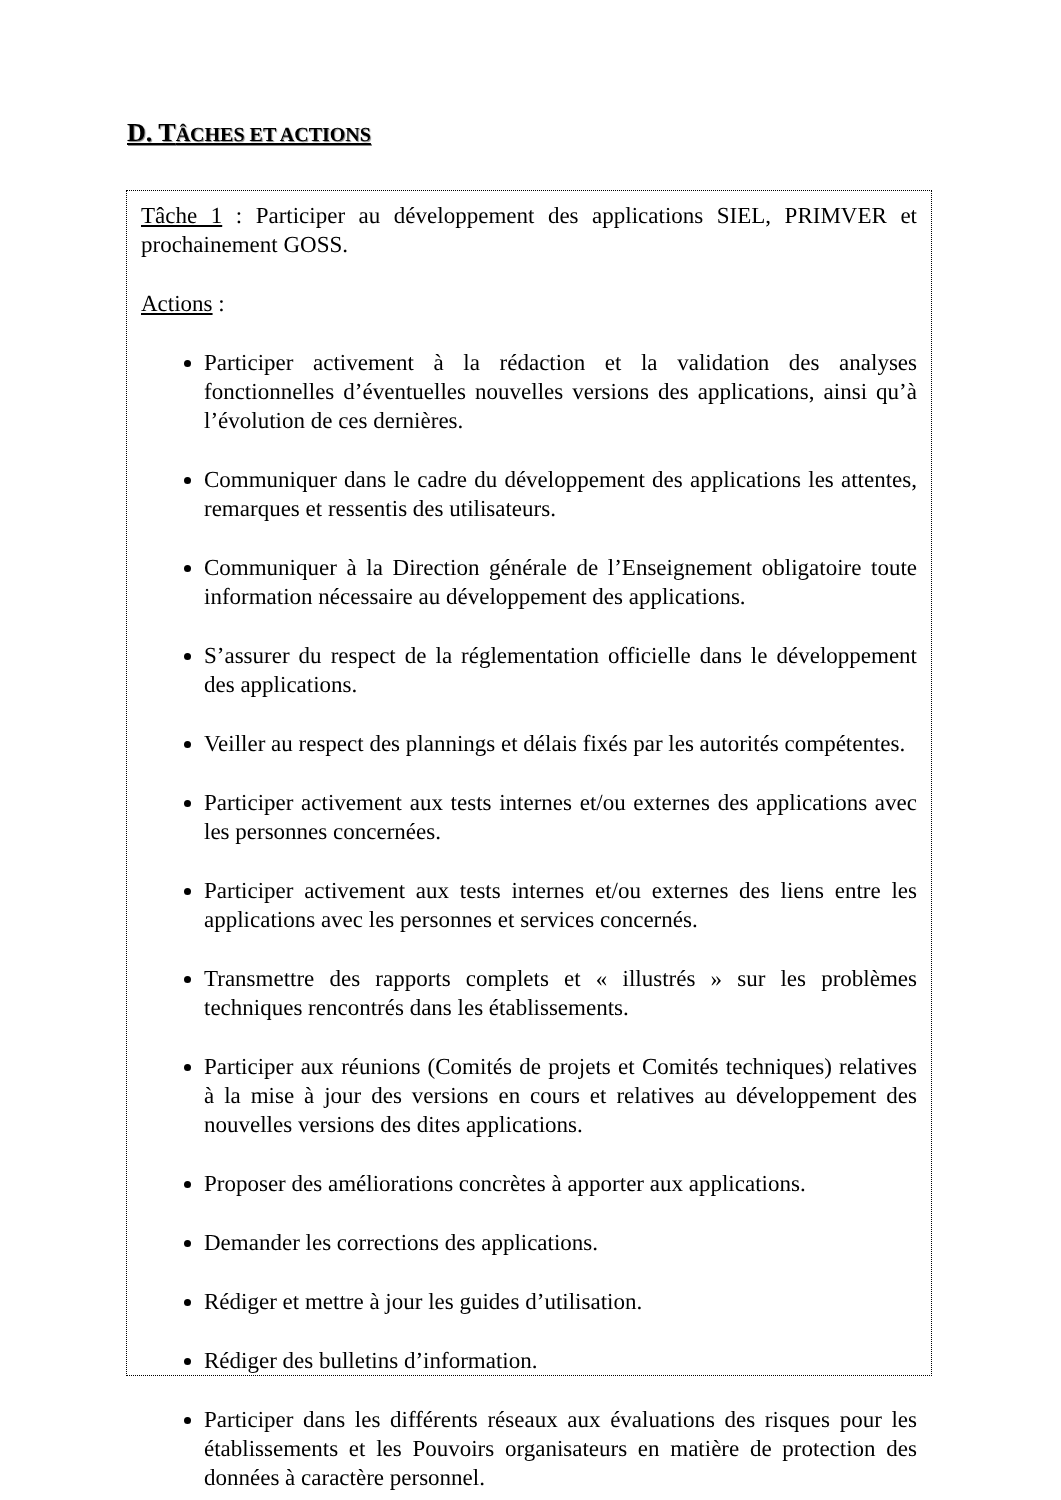D. TÂCHES ET ACTIONS
Tâche 1 : Participer au développement des applications SIEL, PRIMVER et prochainement GOSS.
Actions :
Participer activement à la rédaction et la validation des analyses fonctionnelles d’éventuelles nouvelles versions des applications, ainsi qu’à l’évolution de ces dernières.
Communiquer dans le cadre du développement des applications les attentes, remarques et ressentis des utilisateurs.
Communiquer à la Direction générale de l’Enseignement obligatoire toute information nécessaire au développement des applications.
S’assurer du respect de la réglementation officielle dans le développement des applications.
Veiller au respect des plannings et délais fixés par les autorités compétentes.
Participer activement aux tests internes et/ou externes des applications avec les personnes concernées.
Participer activement aux tests internes et/ou externes des liens entre les applications avec les personnes et services concernés.
Transmettre des rapports complets et « illustrés » sur les problèmes techniques rencontrés dans les établissements.
Participer aux réunions (Comités de projets et Comités techniques) relatives à la mise à jour des versions en cours et relatives au développement des nouvelles versions des dites applications.
Proposer des améliorations concrètes à apporter aux applications.
Demander les corrections des applications.
Rédiger et mettre à jour les guides d’utilisation.
Rédiger des bulletins d’information.
Participer dans les différents réseaux aux évaluations des risques pour les établissements et les Pouvoirs organisateurs en matière de protection des données à caractère personnel.